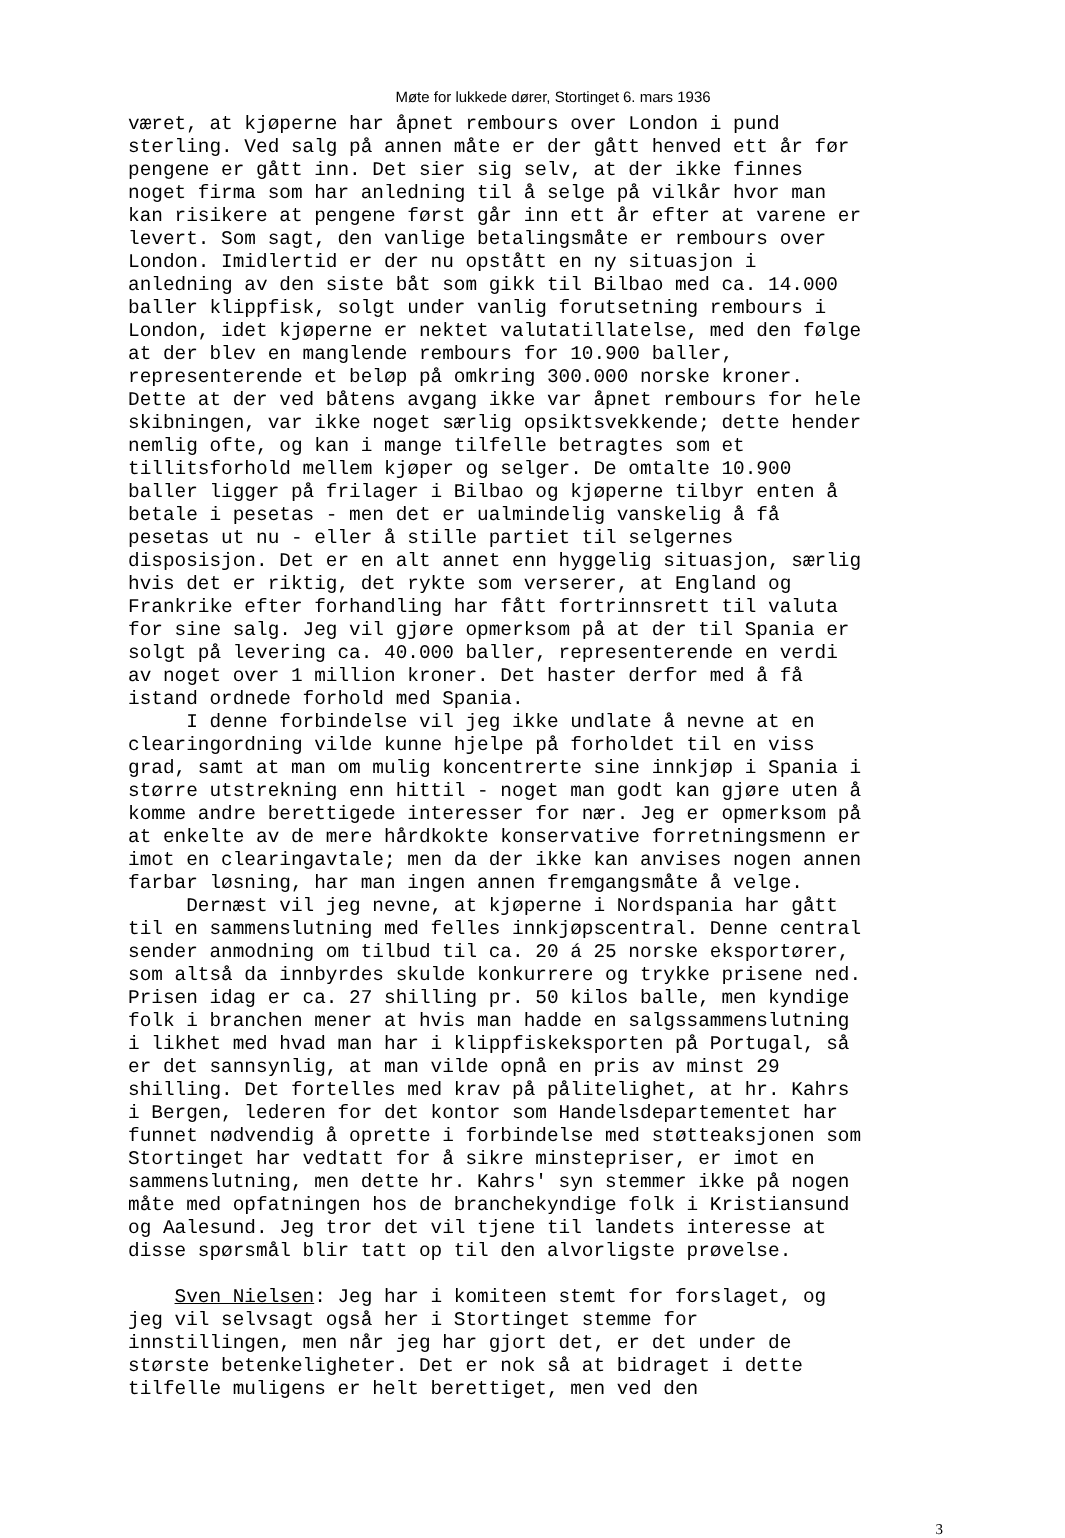Møte for lukkede dører, Stortinget 6. mars 1936
været, at kjøperne har åpnet rembours over London i pund sterling. Ved salg på annen måte er der gått henved ett år før pengene er gått inn. Det sier sig selv, at der ikke finnes noget firma som har anledning til å selge på vilkår hvor man kan risikere at pengene først går inn ett år efter at varene er levert. Som sagt, den vanlige betalingsmåte er rembours over London. Imidlertid er der nu opstått en ny situasjon i anledning av den siste båt som gikk til Bilbao med ca. 14.000 baller klippfisk, solgt under vanlig forutsetning rembours i London, idet kjøperne er nektet valutatillatelse, med den følge at der blev en manglende rembours for 10.900 baller, representerende et beløp på omkring 300.000 norske kroner. Dette at der ved båtens avgang ikke var åpnet rembours for hele skibningen, var ikke noget særlig opsiktsvekkende; dette hender nemlig ofte, og kan i mange tilfelle betragtes som et tillitsforhold mellem kjøper og selger. De omtalte 10.900 baller ligger på frilager i Bilbao og kjøperne tilbyr enten å betale i pesetas - men det er ualmindelig vanskelig å få pesetas ut nu - eller å stille partiet til selgernes disposisjon. Det er en alt annet enn hyggelig situasjon, særlig hvis det er riktig, det rykte som verserer, at England og Frankrike efter forhandling har fått fortrinnsrett til valuta for sine salg. Jeg vil gjøre opmerksom på at der til Spania er solgt på levering ca. 40.000 baller, representerende en verdi av noget over 1 million kroner. Det haster derfor med å få istand ordnede forhold med Spania. I denne forbindelse vil jeg ikke undlate å nevne at en clearingordning vilde kunne hjelpe på forholdet til en viss grad, samt at man om mulig koncentrerte sine innkjøp i Spania i større utstrekning enn hittil - noget man godt kan gjøre uten å komme andre berettigede interesser for nær. Jeg er opmerksom på at enkelte av de mere hårdkokte konservative forretningsmenn er imot en clearingavtale; men da der ikke kan anvises nogen annen farbar løsning, har man ingen annen fremgangsmåte å velge. Dernæst vil jeg nevne, at kjøperne i Nordspania har gått til en sammenslutning med felles innkjøpscentral. Denne central sender anmodning om tilbud til ca. 20 á 25 norske eksportører, som altså da innbyrdes skulde konkurrere og trykke prisene ned. Prisen idag er ca. 27 shilling pr. 50 kilos balle, men kyndige folk i branchen mener at hvis man hadde en salgssammenslutning i likhet med hvad man har i klippfiskeksporten på Portugal, så er det sannsynlig, at man vilde opnå en pris av minst 29 shilling. Det fortelles med krav på pålitelighet, at hr. Kahrs i Bergen, lederen for det kontor som Handelsdepartementet har funnet nødvendig å oprette i forbindelse med støtteaksjonen som Stortinget har vedtatt for å sikre minstepriser, er imot en sammenslutning, men dette hr. Kahrs' syn stemmer ikke på nogen måte med opfatningen hos de branchekyndige folk i Kristiansund og Aalesund. Jeg tror det vil tjene til landets interesse at disse spørsmål blir tatt op til den alvorligste prøvelse.
Sven Nielsen: Jeg har i komiteen stemt for forslaget, og jeg vil selvsagt også her i Stortinget stemme for innstillingen, men når jeg har gjort det, er det under de største betenkeligheter. Det er nok så at bidraget i dette tilfelle muligens er helt berettiget, men ved den
3